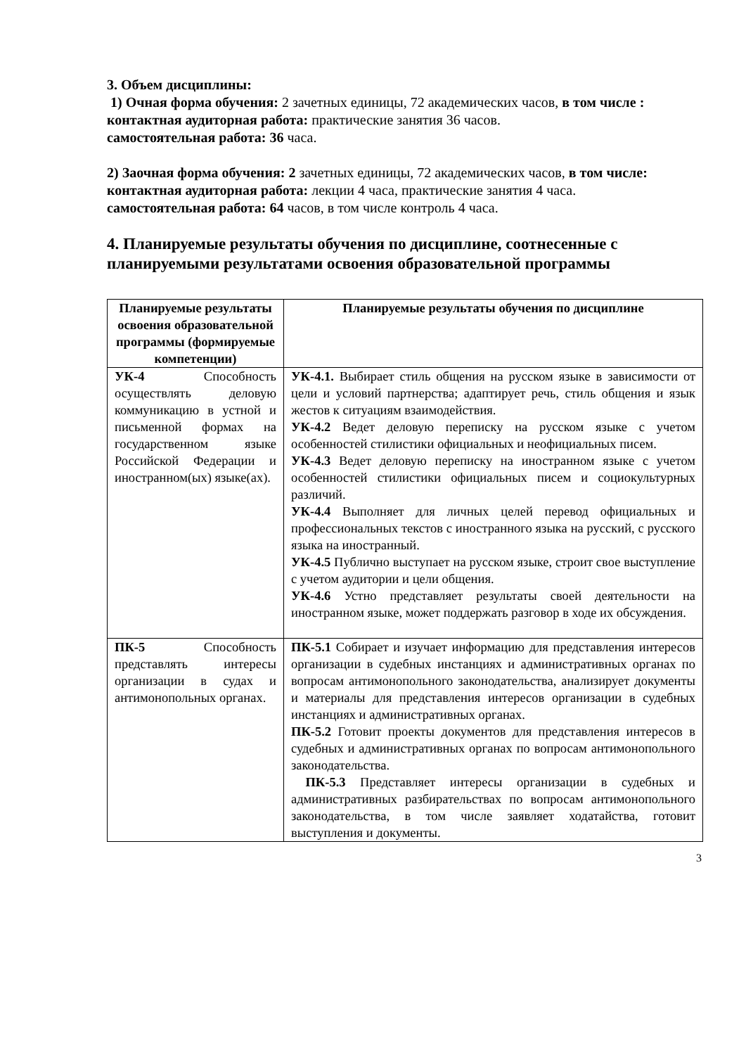3. Объем дисциплины:
1) Очная форма обучения: 2 зачетных единицы, 72 академических часов, в том числе :
контактная аудиторная работа: практические занятия 36 часов.
самостоятельная работа: 36 часа.
2) Заочная форма обучения: 2 зачетных единицы, 72 академических часов, в том числе:
контактная аудиторная работа: лекции 4 часа, практические занятия 4 часа.
самостоятельная работа: 64 часов, в том числе контроль 4 часа.
4. Планируемые результаты обучения по дисциплине, соотнесенные с планируемыми результатами освоения образовательной программы
| Планируемые результаты освоения образовательной программы (формируемые компетенции) | Планируемые результаты обучения по дисциплине |
| --- | --- |
| УК-4 Способность осуществлять деловую коммуникацию в устной и письменной формах на государственном языке Российской Федерации и иностранном(ых) языке(ах). | УК-4.1. Выбирает стиль общения на русском языке в зависимости от цели и условий партнерства; адаптирует речь, стиль общения и язык жестов к ситуациям взаимодействия. УК-4.2 Ведет деловую переписку на русском языке с учетом особенностей стилистики официальных и неофициальных писем. УК-4.3 Ведет деловую переписку на иностранном языке с учетом особенностей стилистики официальных писем и социокультурных различий. УК-4.4 Выполняет для личных целей перевод официальных и профессиональных текстов с иностранного языка на русский, с русского языка на иностранный. УК-4.5 Публично выступает на русском языке, строит свое выступление с учетом аудитории и цели общения. УК-4.6 Устно представляет результаты своей деятельности на иностранном языке, может поддержать разговор в ходе их обсуждения. |
| ПК-5 Способность представлять интересы организации в судах и антимонопольных органах. | ПК-5.1 Собирает и изучает информацию для представления интересов организации в судебных инстанциях и административных органах по вопросам антимонопольного законодательства, анализирует документы и материалы для представления интересов организации в судебных инстанциях и административных органах. ПК-5.2 Готовит проекты документов для представления интересов в судебных и административных органах по вопросам антимонопольного законодательства. ПК-5.3 Представляет интересы организации в судебных и административных разбирательствах по вопросам антимонопольного законодательства, в том числе заявляет ходатайства, готовит выступления и документы. |
3